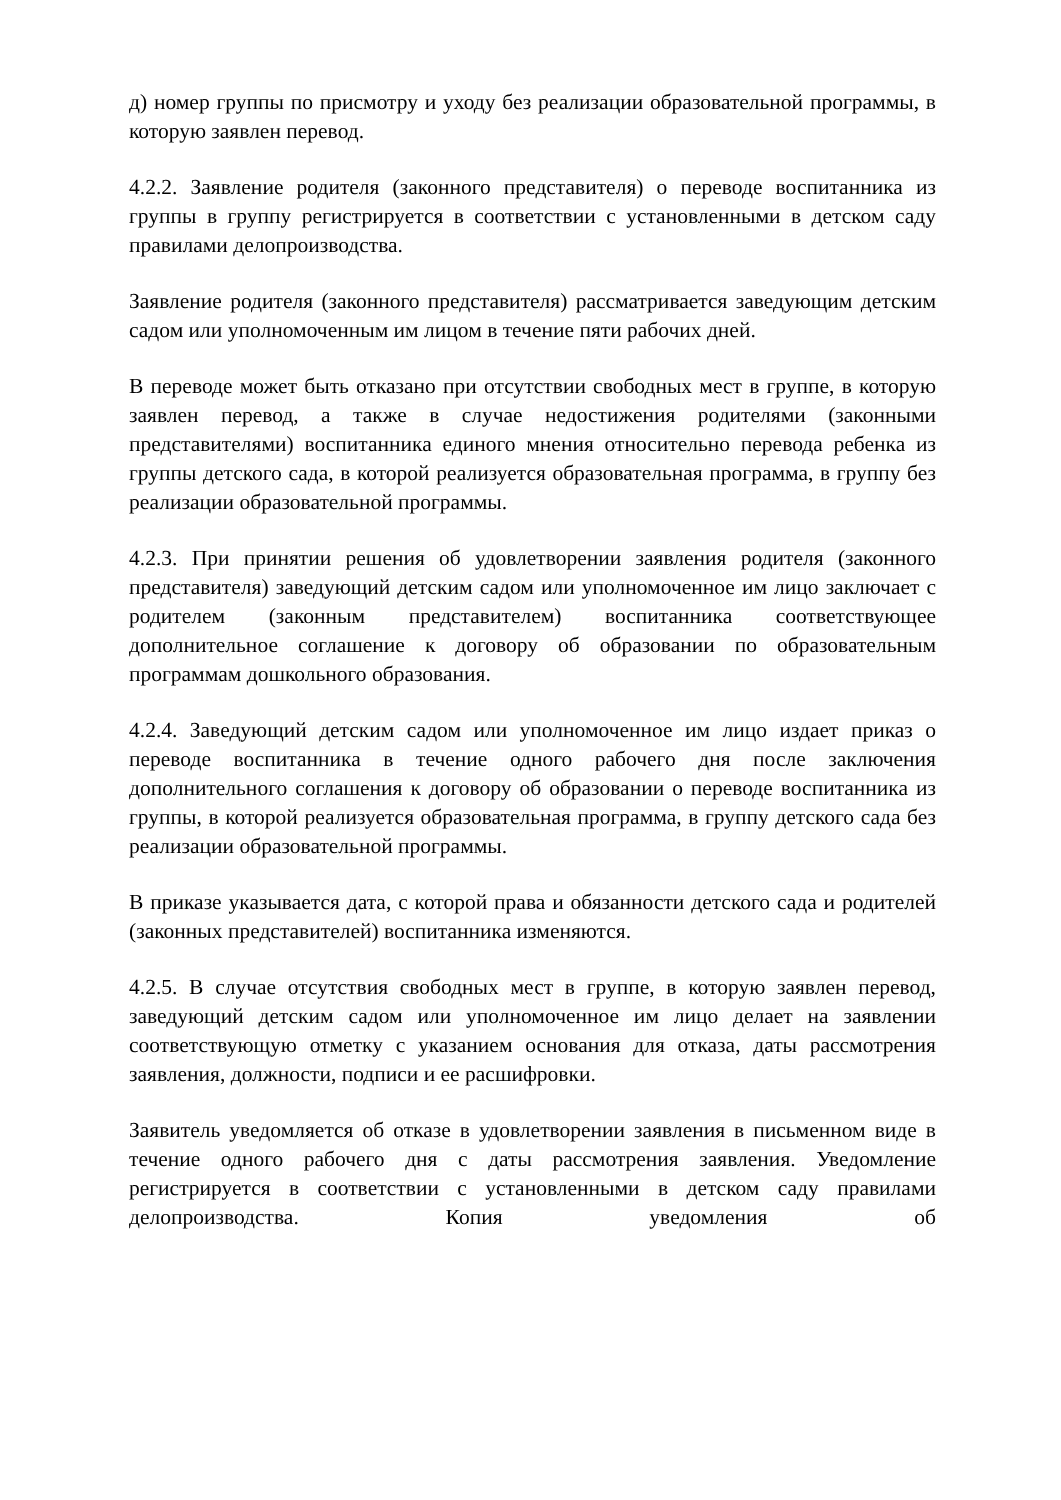д) номер группы по присмотру и уходу без реализации образовательной программы, в которую заявлен перевод.
4.2.2. Заявление родителя (законного представителя) о переводе воспитанника из группы в группу регистрируется в соответствии с установленными в детском саду правилами делопроизводства.
Заявление родителя (законного представителя) рассматривается заведующим детским садом или уполномоченным им лицом в течение пяти рабочих дней.
В переводе может быть отказано при отсутствии свободных мест в группе, в которую заявлен перевод, а также в случае недостижения родителями (законными представителями) воспитанника единого мнения относительно перевода ребенка из группы детского сада, в которой реализуется образовательная программа, в группу без реализации образовательной программы.
4.2.3. При принятии решения об удовлетворении заявления родителя (законного представителя) заведующий детским садом или уполномоченное им лицо заключает с родителем (законным представителем) воспитанника соответствующее дополнительное соглашение к договору об образовании по образовательным программам дошкольного образования.
4.2.4. Заведующий детским садом или уполномоченное им лицо издает приказ о переводе воспитанника в течение одного рабочего дня после заключения дополнительного соглашения к договору об образовании о переводе воспитанника из группы, в которой реализуется образовательная программа, в группу детского сада без реализации образовательной программы.
В приказе указывается дата, с которой права и обязанности детского сада и родителей (законных представителей) воспитанника изменяются.
4.2.5. В случае отсутствия свободных мест в группе, в которую заявлен перевод, заведующий детским садом или уполномоченное им лицо делает на заявлении соответствующую отметку с указанием основания для отказа, даты рассмотрения заявления, должности, подписи и ее расшифровки.
Заявитель уведомляется об отказе в удовлетворении заявления в письменном виде в течение одного рабочего дня с даты рассмотрения заявления. Уведомление регистрируется в соответствии с установленными в детском саду правилами делопроизводства. Копия уведомления об